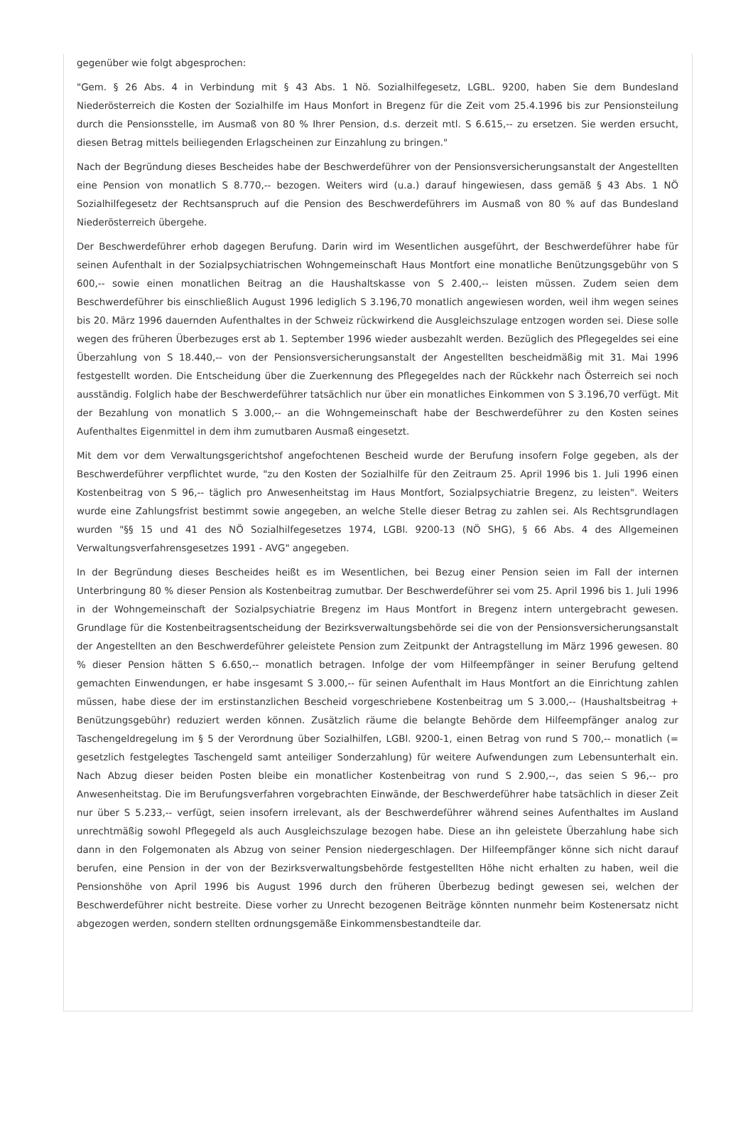gegenüber wie folgt abgesprochen:
"Gem. § 26 Abs. 4 in Verbindung mit § 43 Abs. 1 Nö. Sozialhilfegesetz, LGBL. 9200, haben Sie dem Bundesland Niederösterreich die Kosten der Sozialhilfe im Haus Monfort in Bregenz für die Zeit vom 25.4.1996 bis zur Pensionsteilung durch die Pensionsstelle, im Ausmaß von 80 % Ihrer Pension, d.s. derzeit mtl. S 6.615,-- zu ersetzen. Sie werden ersucht, diesen Betrag mittels beiliegenden Erlagscheinen zur Einzahlung zu bringen."
Nach der Begründung dieses Bescheides habe der Beschwerdeführer von der Pensionsversicherungsanstalt der Angestellten eine Pension von monatlich S 8.770,-- bezogen. Weiters wird (u.a.) darauf hingewiesen, dass gemäß § 43 Abs. 1 NÖ Sozialhilfegesetz der Rechtsanspruch auf die Pension des Beschwerdeführers im Ausmaß von 80 % auf das Bundesland Niederösterreich übergehe.
Der Beschwerdeführer erhob dagegen Berufung. Darin wird im Wesentlichen ausgeführt, der Beschwerdeführer habe für seinen Aufenthalt in der Sozialpsychiatrischen Wohngemeinschaft Haus Montfort eine monatliche Benützungsgebühr von S 600,-- sowie einen monatlichen Beitrag an die Haushaltskasse von S 2.400,-- leisten müssen. Zudem seien dem Beschwerdeführer bis einschließlich August 1996 lediglich S 3.196,70 monatlich angewiesen worden, weil ihm wegen seines bis 20. März 1996 dauernden Aufenthaltes in der Schweiz rückwirkend die Ausgleichszulage entzogen worden sei. Diese solle wegen des früheren Überbezuges erst ab 1. September 1996 wieder ausbezahlt werden. Bezüglich des Pflegegeldes sei eine Überzahlung von S 18.440,-- von der Pensionsversicherungsanstalt der Angestellten bescheidmäßig mit 31. Mai 1996 festgestellt worden. Die Entscheidung über die Zuerkennung des Pflegegeldes nach der Rückkehr nach Österreich sei noch ausständig. Folglich habe der Beschwerdeführer tatsächlich nur über ein monatliches Einkommen von S 3.196,70 verfügt. Mit der Bezahlung von monatlich S 3.000,-- an die Wohngemeinschaft habe der Beschwerdeführer zu den Kosten seines Aufenthaltes Eigenmittel in dem ihm zumutbaren Ausmaß eingesetzt.
Mit dem vor dem Verwaltungsgerichtshof angefochtenen Bescheid wurde der Berufung insofern Folge gegeben, als der Beschwerdeführer verpflichtet wurde, "zu den Kosten der Sozialhilfe für den Zeitraum 25. April 1996 bis 1. Juli 1996 einen Kostenbeitrag von S 96,-- täglich pro Anwesenheitstag im Haus Montfort, Sozialpsychiatrie Bregenz, zu leisten". Weiters wurde eine Zahlungsfrist bestimmt sowie angegeben, an welche Stelle dieser Betrag zu zahlen sei. Als Rechtsgrundlagen wurden "§§ 15 und 41 des NÖ Sozialhilfegesetzes 1974, LGBl. 9200-13 (NÖ SHG), § 66 Abs. 4 des Allgemeinen Verwaltungsverfahrensgesetzes 1991 - AVG" angegeben.
In der Begründung dieses Bescheides heißt es im Wesentlichen, bei Bezug einer Pension seien im Fall der internen Unterbringung 80 % dieser Pension als Kostenbeitrag zumutbar. Der Beschwerdeführer sei vom 25. April 1996 bis 1. Juli 1996 in der Wohngemeinschaft der Sozialpsychiatrie Bregenz im Haus Montfort in Bregenz intern untergebracht gewesen. Grundlage für die Kostenbeitragsentscheidung der Bezirksverwaltungsbehörde sei die von der Pensionsversicherungsanstalt der Angestellten an den Beschwerdeführer geleistete Pension zum Zeitpunkt der Antragstellung im März 1996 gewesen. 80 % dieser Pension hätten S 6.650,-- monatlich betragen. Infolge der vom Hilfeempfänger in seiner Berufung geltend gemachten Einwendungen, er habe insgesamt S 3.000,-- für seinen Aufenthalt im Haus Montfort an die Einrichtung zahlen müssen, habe diese der im erstinstanzlichen Bescheid vorgeschriebene Kostenbeitrag um S 3.000,-- (Haushaltsbeitrag + Benützungsgebühr) reduziert werden können. Zusätzlich räume die belangte Behörde dem Hilfeempfänger analog zur Taschengeldregelung im § 5 der Verordnung über Sozialhilfen, LGBl. 9200-1, einen Betrag von rund S 700,-- monatlich (= gesetzlich festgelegtes Taschengeld samt anteiliger Sonderzahlung) für weitere Aufwendungen zum Lebensunterhalt ein. Nach Abzug dieser beiden Posten bleibe ein monatlicher Kostenbeitrag von rund S 2.900,--, das seien S 96,-- pro Anwesenheitstag. Die im Berufungsverfahren vorgebrachten Einwände, der Beschwerdeführer habe tatsächlich in dieser Zeit nur über S 5.233,-- verfügt, seien insofern irrelevant, als der Beschwerdeführer während seines Aufenthaltes im Ausland unrechtmäßig sowohl Pflegegeld als auch Ausgleichszulage bezogen habe. Diese an ihn geleistete Überzahlung habe sich dann in den Folgemonaten als Abzug von seiner Pension niedergeschlagen. Der Hilfeempfänger könne sich nicht darauf berufen, eine Pension in der von der Bezirksverwaltungsbehörde festgestellten Höhe nicht erhalten zu haben, weil die Pensionshöhe von April 1996 bis August 1996 durch den früheren Überbezug bedingt gewesen sei, welchen der Beschwerdeführer nicht bestreite. Diese vorher zu Unrecht bezogenen Beiträge könnten nunmehr beim Kostenersatz nicht abgezogen werden, sondern stellten ordnungsgemäße Einkommensbestandteile dar.